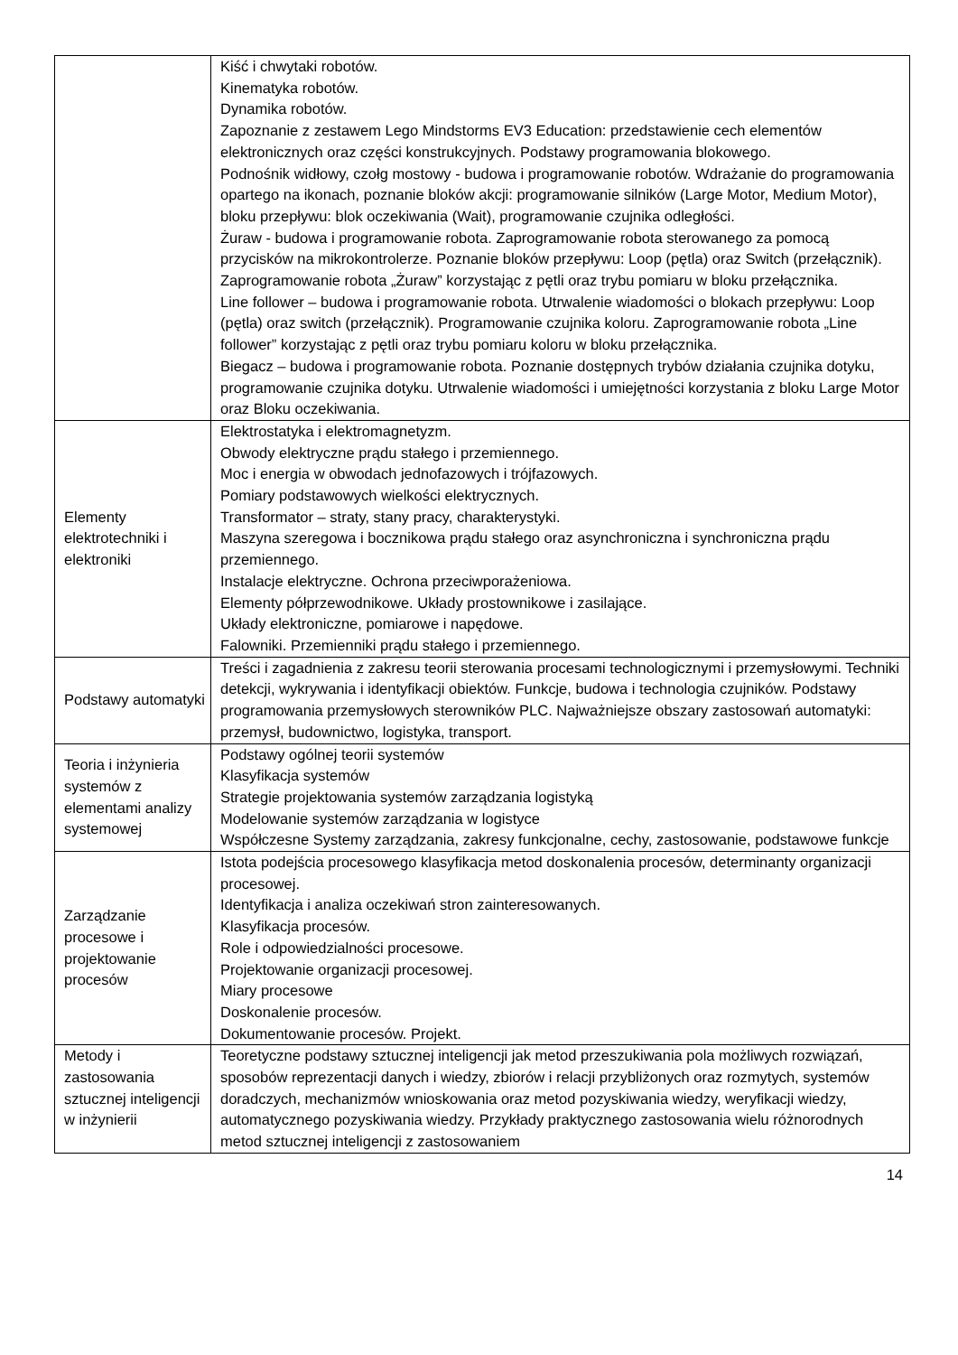| | Kiść i chwytaki robotów. Kinematyka robotów. Dynamika robotów. Zapoznanie z zestawem Lego Mindstorms EV3 Education: przedstawienie cech elementów elektronicznych oraz części konstrukcyjnych. Podstawy programowania blokowego. Podnośnik widłowy, czołg mostowy - budowa i programowanie robotów. Wdrażanie do programowania opartego na ikonach, poznanie bloków akcji: programowanie silników (Large Motor, Medium Motor), bloku przepływu: blok oczekiwania (Wait), programowanie czujnika odległości. Żuraw - budowa i programowanie robota. Zaprogramowanie robota sterowanego za pomocą przycisków na mikrokontrolerze. Poznanie bloków przepływu: Loop (pętla) oraz Switch (przełącznik). Zaprogramowanie robota „Żuraw” korzystając z pętli oraz trybu pomiaru w bloku przełącznika. Line follower – budowa i programowanie robota. Utrwalenie wiadomości o blokach przepływu: Loop (pętla) oraz switch (przełącznik). Programowanie czujnika koloru. Zaprogramowanie robota „Line follower” korzystając z pętli oraz trybu pomiaru koloru w bloku przełącznika. Biegacz – budowa i programowanie robota. Poznanie dostępnych trybów działania czujnika dotyku, programowanie czujnika dotyku. Utrwalenie wiadomości i umiejętności korzystania z bloku Large Motor oraz Bloku oczekiwania. |
| Elementy elektrotechniki i elektroniki | Elektrostatyka i elektromagnetyzm. Obwody elektryczne prądu stałego i przemiennego. Moc i energia w obwodach jednofazowych i trójfazowych. Pomiary podstawowych wielkości elektrycznych. Transformator – straty, stany pracy, charakterystyki. Maszyna szeregowa i bocznikowa prądu stałego oraz asynchroniczna i synchroniczna prądu przemiennego. Instalacje elektryczne. Ochrona przeciwporażeniowa. Elementy półprzewodnikowe. Układy prostownikowe i zasilające. Układy elektroniczne, pomiarowe i napędowe. Falowniki. Przemienniki prądu stałego i przemiennego. |
| Podstawy automatyki | Treści i zagadnienia z zakresu teorii sterowania procesami technologicznymi i przemysłowymi. Techniki detekcji, wykrywania i identyfikacji obiektów. Funkcje, budowa i technologia czujników. Podstawy programowania przemysłowych sterowników PLC. Najważniejsze obszary zastosowań automatyki: przemysł, budownictwo, logistyka, transport. |
| Teoria i inżynieria systemów z elementami analizy systemowej | Podstawy ogólnej teorii systemów Klasyfikacja systemów Strategie projektowania systemów zarządzania logistyką Modelowanie systemów zarządzania w logistyce Współczesne Systemy zarządzania, zakresy funkcjonalne, cechy, zastosowanie, podstawowe funkcje |
| Zarządzanie procesowe i projektowanie procesów | Istota podejścia procesowego klasyfikacja metod doskonalenia procesów, determinanty organizacji procesowej. Identyfikacja i analiza oczekiwań stron zainteresowanych. Klasyfikacja procesów. Role i odpowiedzialności procesowe. Projektowanie organizacji procesowej. Miary procesowe Doskonalenie procesów. Dokumentowanie procesów. Projekt. |
| Metody i zastosowania sztucznej inteligencji w inżynierii | Teoretyczne podstawy sztucznej inteligencji jak metod przeszukiwania pola możliwych rozwiązań, sposobów reprezentacji danych i wiedzy, zbiorów i relacji przybliżonych oraz rozmytych, systemów doradczych, mechanizmów wnioskowania oraz metod pozyskiwania wiedzy, weryfikacji wiedzy, automatycznego pozyskiwania wiedzy. Przykłady praktycznego zastosowania wielu różnorodnych metod sztucznej inteligencji z zastosowaniem |
14